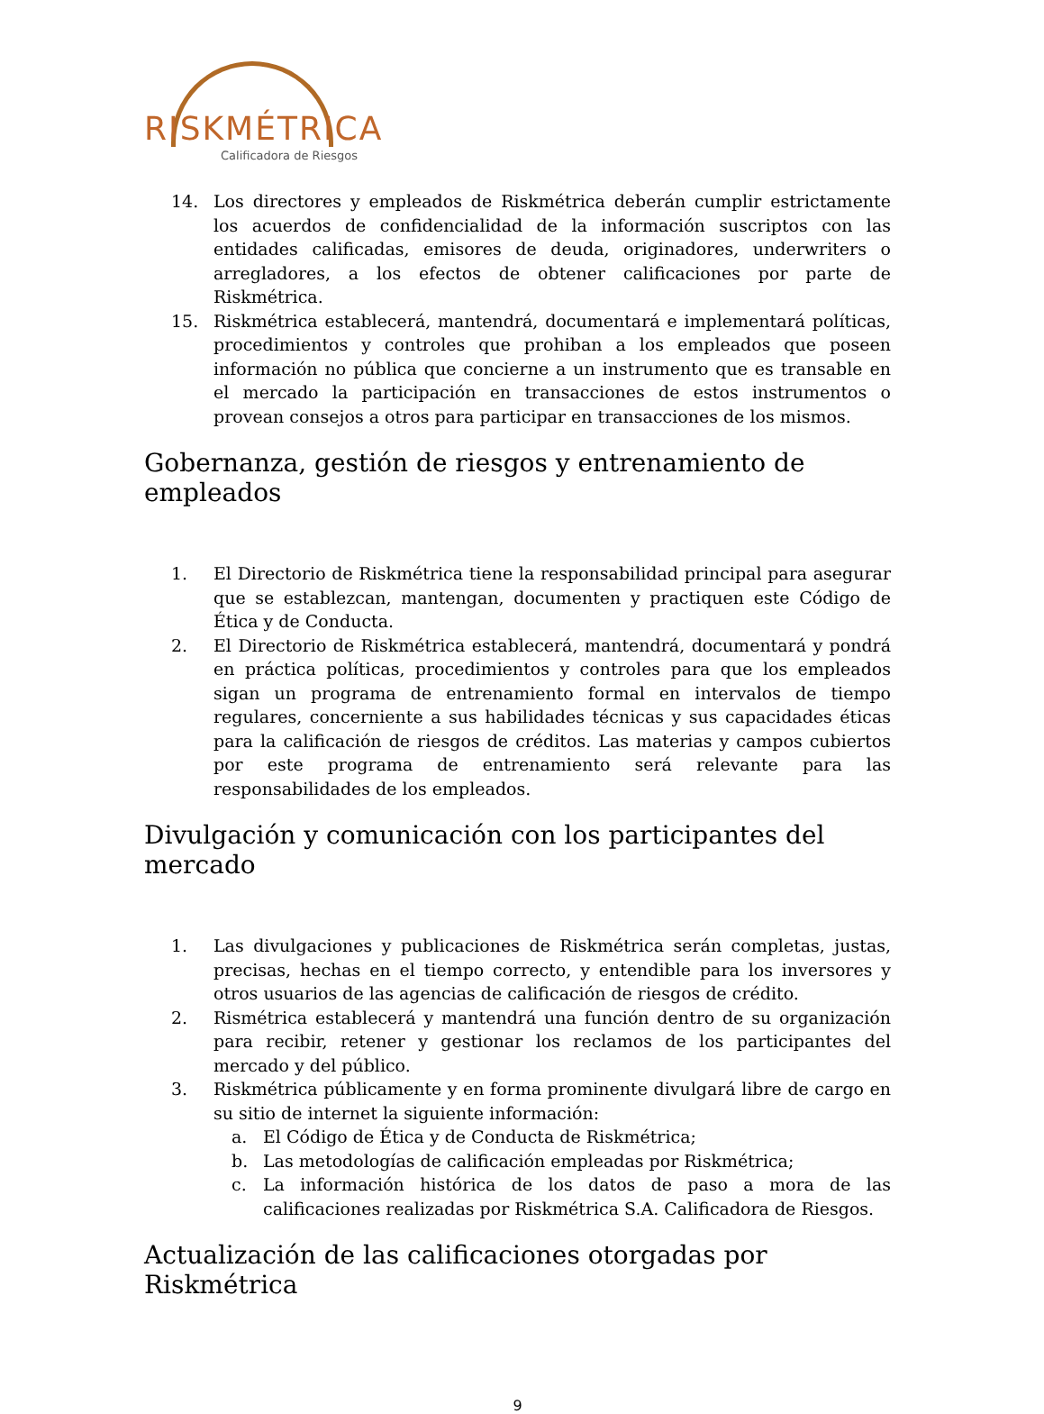RISKMÉTRICA
Calificadora de Riesgos
14. Los directores y empleados de Riskmétrica deberán cumplir estrictamente los acuerdos de confidencialidad de la información suscriptos con las entidades calificadas, emisores de deuda, originadores, underwriters o arregladores, a los efectos de obtener calificaciones por parte de Riskmétrica.
15. Riskmétrica establecerá, mantendrá, documentará e implementará políticas, procedimientos y controles que prohiban a los empleados que poseen información no pública que concierne a un instrumento que es transable en el mercado la participación en transacciones de estos instrumentos o provean consejos a otros para participar en transacciones de los mismos.
Gobernanza, gestión de riesgos y entrenamiento de empleados
1. El Directorio de Riskmétrica tiene la responsabilidad principal para asegurar que se establezcan, mantengan, documenten y practiquen este Código de Ética y de Conducta.
2. El Directorio de Riskmétrica establecerá, mantendrá, documentará y pondrá en práctica políticas, procedimientos y controles para que los empleados sigan un programa de entrenamiento formal en intervalos de tiempo regulares, concerniente a sus habilidades técnicas y sus capacidades éticas para la calificación de riesgos de créditos. Las materias y campos cubiertos por este programa de entrenamiento será relevante para las responsabilidades de los empleados.
Divulgación y comunicación con los participantes del mercado
1. Las divulgaciones y publicaciones de Riskmétrica serán completas, justas, precisas, hechas en el tiempo correcto, y entendible para los inversores y otros usuarios de las agencias de calificación de riesgos de crédito.
2. Rismétrica establecerá y mantendrá una función dentro de su organización para recibir, retener y gestionar los reclamos de los participantes del mercado y del público.
3. Riskmétrica públicamente y en forma prominente divulgará libre de cargo en su sitio de internet la siguiente información:
a. El Código de Ética y de Conducta de Riskmétrica;
b. Las metodologías de calificación empleadas por Riskmétrica;
c. La información histórica de los datos de paso a mora de las calificaciones realizadas por Riskmétrica S.A. Calificadora de Riesgos.
Actualización de las calificaciones otorgadas por Riskmétrica
9